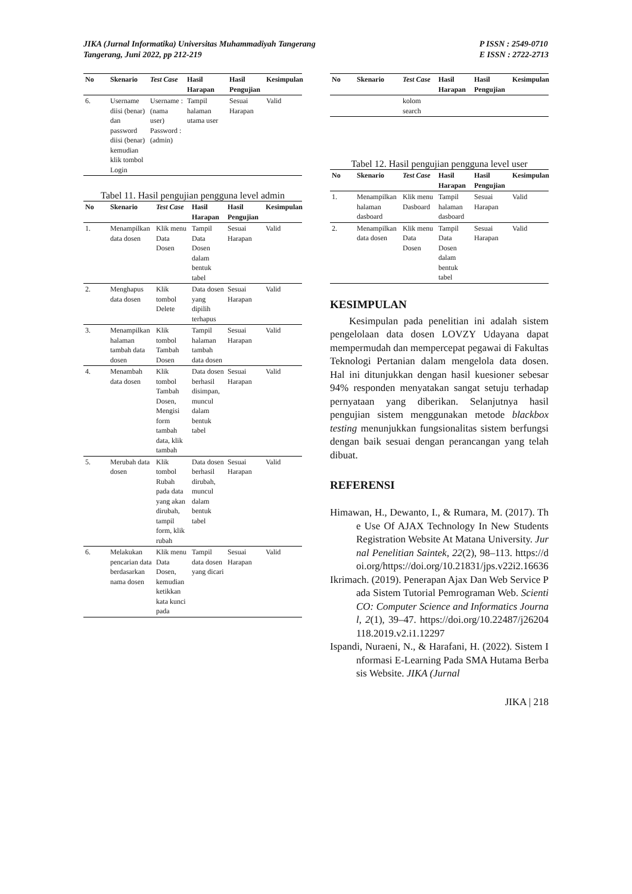JIKA (Jurnal Informatika) Universitas Muhammadiyah Tangerang
Tangerang, Juni 2022, pp 212-219
P ISSN : 2549-0710
E ISSN : 2722-2713
| No | Skenario | Test Case | Hasil Harapan | Hasil Pengujian | Kesimpulan |
| --- | --- | --- | --- | --- | --- |
| 6. | Username diisi (benar) dan password diisi (benar) kemudian klik tombol Login | Username : (nama user) Password : (admin) | Tampil halaman utama user | Sesuai Harapan | Valid |
Tabel 11. Hasil pengujian pengguna level admin
| No | Skenario | Test Case | Hasil Harapan | Hasil Pengujian | Kesimpulan |
| --- | --- | --- | --- | --- | --- |
| 1. | Menampilkan data dosen | Klik menu Data Dosen | Tampil Data Dosen dalam bentuk tabel | Sesuai Harapan | Valid |
| 2. | Menghapus data dosen | Klik tombol Delete | Data dosen yang dipilih terhapus | Sesuai Harapan | Valid |
| 3. | Menampilkan halaman tambah data dosen | Klik tombol Tambah Dosen | Tampil halaman tambah data dosen | Sesuai Harapan | Valid |
| 4. | Menambah data dosen | Klik tombol Tambah Dosen, Mengisi form tambah data, klik tambah | Data dosen berhasil disimpan, muncul dalam bentuk tabel | Sesuai Harapan | Valid |
| 5. | Merubah data dosen | Klik tombol Rubah pada data yang akan dirubah, tampil form, klik rubah | Data dosen berhasil dirubah, muncul dalam bentuk tabel | Sesuai Harapan | Valid |
| 6. | Melakukan pencarian data berdasarkan nama dosen | Klik menu Data Dosen, kemudian ketikkan kata kunci pada | Tampil data dosen yang dicari | Sesuai Harapan | Valid |
| No | Skenario | Test Case | Hasil Harapan | Hasil Pengujian | Kesimpulan |
| --- | --- | --- | --- | --- | --- |
| | | kolom search | | | |
Tabel 12. Hasil pengujian pengguna level user
| No | Skenario | Test Case | Hasil Harapan | Hasil Pengujian | Kesimpulan |
| --- | --- | --- | --- | --- | --- |
| 1. | Menampilkan halaman dasboard | Klik menu Dasboard | Tampil halaman dasboard | Sesuai Harapan | Valid |
| 2. | Menampilkan data dosen | Klik menu Data Dosen | Tampil Data Dosen dalam bentuk tabel | Sesuai Harapan | Valid |
KESIMPULAN
Kesimpulan pada penelitian ini adalah sistem pengelolaan data dosen LOVZY Udayana dapat mempermudah dan mempercepat pegawai di Fakultas Teknologi Pertanian dalam mengelola data dosen. Hal ini ditunjukkan dengan hasil kuesioner sebesar 94% responden menyatakan sangat setuju terhadap pernyataan yang diberikan. Selanjutnya hasil pengujian sistem menggunakan metode blackbox testing menunjukkan fungsionalitas sistem berfungsi dengan baik sesuai dengan perancangan yang telah dibuat.
REFERENSI
Himawan, H., Dewanto, I., & Rumara, M. (2017). The Use Of AJAX Technology In New Students Registration Website At Matana University. Jurnal Penelitian Saintek, 22(2), 98–113. https://doi.org/https://doi.org/10.21831/jps.v22i2.16636
Ikrimach. (2019). Penerapan Ajax Dan Web Service Pada Sistem Tutorial Pemrograman Web. ScientiCO: Computer Science and Informatics Journal, 2(1), 39–47. https://doi.org/10.22487/j26204118.2019.v2.i1.12297
Ispandi, Nuraeni, N., & Harafani, H. (2022). Sistem Informasi E-Learning Pada SMA Hutama Berbasis Website. JIKA (Jurnal
JIKA | 218